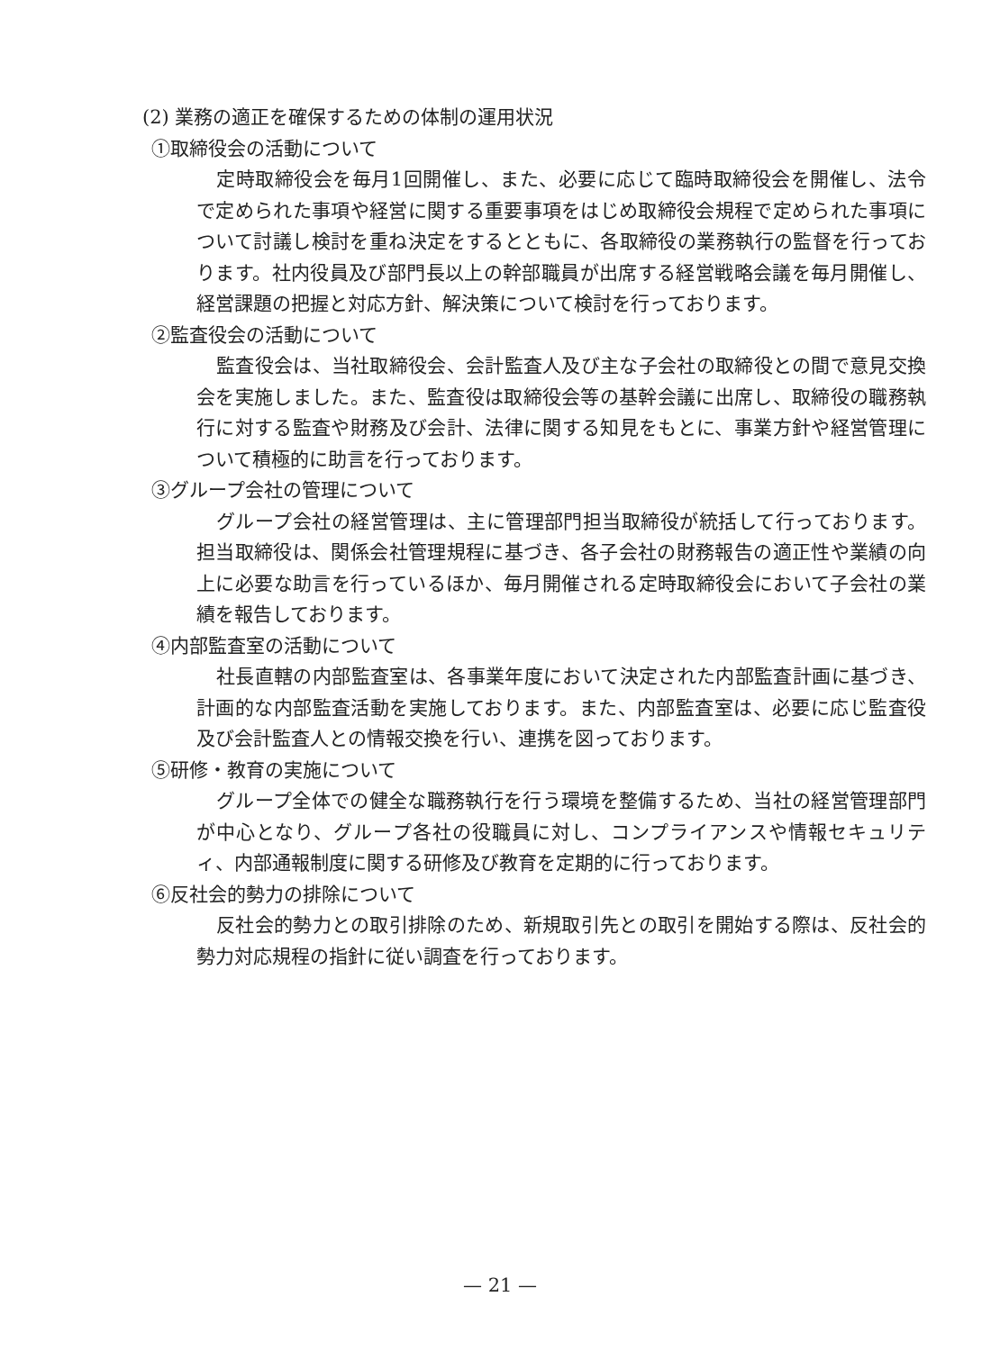(2) 業務の適正を確保するための体制の運用状況
①取締役会の活動について
定時取締役会を毎月1回開催し、また、必要に応じて臨時取締役会を開催し、法令で定められた事項や経営に関する重要事項をはじめ取締役会規程で定められた事項について討議し検討を重ね決定をするとともに、各取締役の業務執行の監督を行っております。社内役員及び部門長以上の幹部職員が出席する経営戦略会議を毎月開催し、経営課題の把握と対応方針、解決策について検討を行っております。
②監査役会の活動について
監査役会は、当社取締役会、会計監査人及び主な子会社の取締役との間で意見交換会を実施しました。また、監査役は取締役会等の基幹会議に出席し、取締役の職務執行に対する監査や財務及び会計、法律に関する知見をもとに、事業方針や経営管理について積極的に助言を行っております。
③グループ会社の管理について
グループ会社の経営管理は、主に管理部門担当取締役が統括して行っております。担当取締役は、関係会社管理規程に基づき、各子会社の財務報告の適正性や業績の向上に必要な助言を行っているほか、毎月開催される定時取締役会において子会社の業績を報告しております。
④内部監査室の活動について
社長直轄の内部監査室は、各事業年度において決定された内部監査計画に基づき、計画的な内部監査活動を実施しております。また、内部監査室は、必要に応じ監査役及び会計監査人との情報交換を行い、連携を図っております。
⑤研修・教育の実施について
グループ全体での健全な職務執行を行う環境を整備するため、当社の経営管理部門が中心となり、グループ各社の役職員に対し、コンプライアンスや情報セキュリティ、内部通報制度に関する研修及び教育を定期的に行っております。
⑥反社会的勢力の排除について
反社会的勢力との取引排除のため、新規取引先との取引を開始する際は、反社会的勢力対応規程の指針に従い調査を行っております。
— 21 —